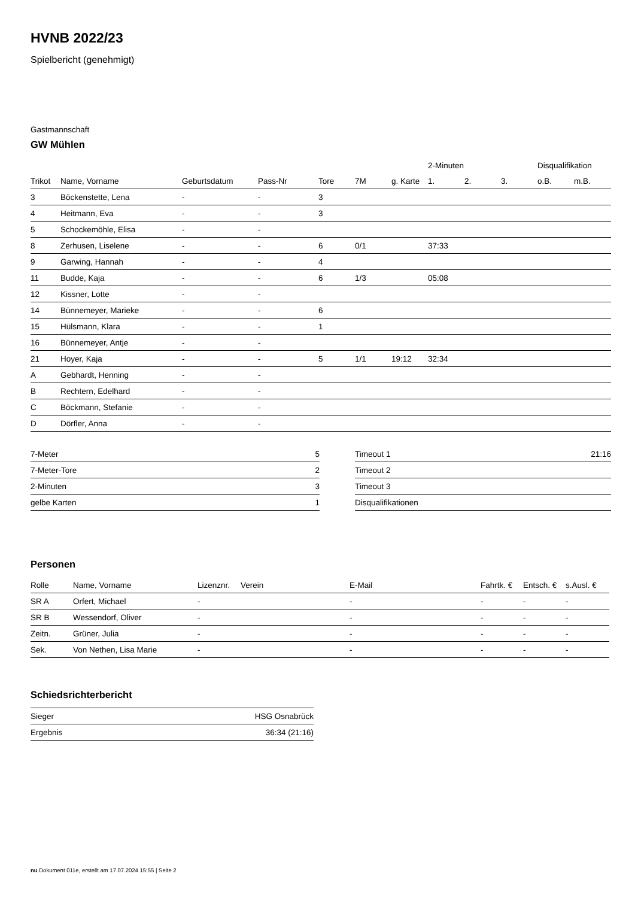HVNB 2022/23
Spielbericht (genehmigt)
Gastmannschaft
GW Mühlen
| | | | | | | | 2-Minuten | | | Disqualifikation | |
| --- | --- | --- | --- | --- | --- | --- | --- | --- | --- | --- | --- |
| Trikot | Name, Vorname | Geburtsdatum | Pass-Nr | Tore | 7M | g. Karte | 1. | 2. | 3. | o.B. | m.B. |
| 3 | Böckenstette, Lena | - | - | 3 | | | | | | | |
| 4 | Heitmann, Eva | - | - | 3 | | | | | | | |
| 5 | Schockemöhle, Elisa | - | - | | | | | | | | |
| 8 | Zerhusen, Liselene | - | - | 6 | 0/1 | | 37:33 | | | | |
| 9 | Garwing, Hannah | - | - | 4 | | | | | | | |
| 11 | Budde, Kaja | - | - | 6 | 1/3 | | 05:08 | | | | |
| 12 | Kissner, Lotte | - | - | | | | | | | | |
| 14 | Bünnemeyer, Marieke | - | - | 6 | | | | | | | |
| 15 | Hülsmann, Klara | - | - | 1 | | | | | | | |
| 16 | Bünnemeyer, Antje | - | - | | | | | | | | |
| 21 | Hoyer, Kaja | - | - | 5 | 1/1 | 19:12 | 32:34 | | | | |
| A | Gebhardt, Henning | - | - | | | | | | | | |
| B | Rechtern, Edelhard | - | - | | | | | | | | |
| C | Böckmann, Stefanie | - | - | | | | | | | | |
| D | Dörfler, Anna | - | - | | | | | | | | |
| 7-Meter | 5 |
| 7-Meter-Tore | 2 |
| 2-Minuten | 3 |
| gelbe Karten | 1 |
| Timeout 1 | 21:16 |
| Timeout 2 | |
| Timeout 3 | |
| Disqualifikationen | |
Personen
| Rolle | Name, Vorname | Lizenznr. | Verein | E-Mail | Fahrtk. € | Entsch. € | s.Ausl. € |
| --- | --- | --- | --- | --- | --- | --- | --- |
| SR A | Orfert, Michael | - | | - | - | - | - |
| SR B | Wessendorf, Oliver | - | | - | - | - | - |
| Zeitn. | Grüner, Julia | - | | - | - | - | - |
| Sek. | Von Nethen, Lisa Marie | - | | - | - | - | - |
Schiedsrichterbericht
| Sieger | HSG Osnabrück |
| Ergebnis | 36:34 (21:16) |
nu.Dokument 011e, erstellt am 17.07.2024 15:55 | Seite 2